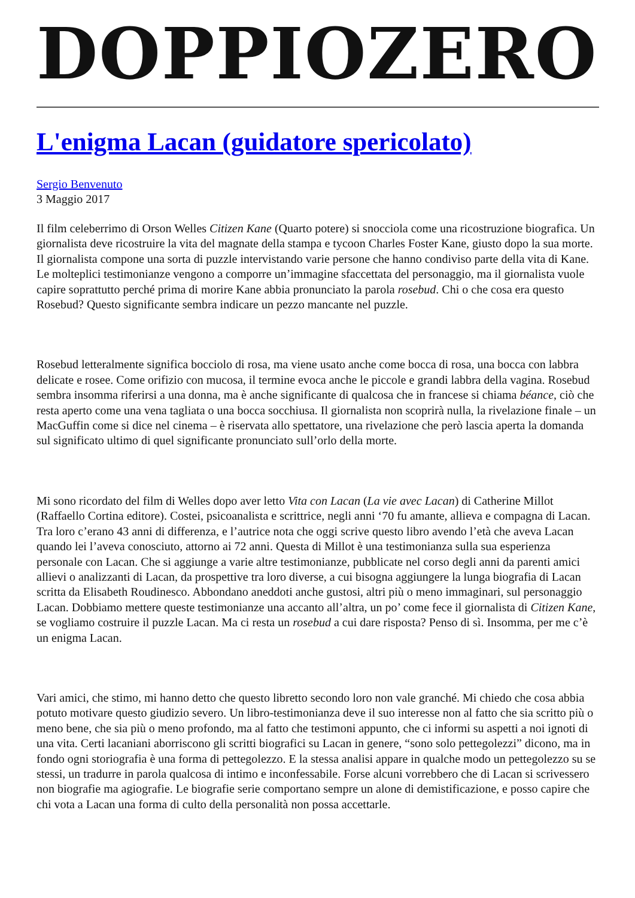DOPPIOZERO
L'enigma Lacan (guidatore spericolato)
Sergio Benvenuto
3 Maggio 2017
Il film celeberrimo di Orson Welles Citizen Kane (Quarto potere) si snocciola come una ricostruzione biografica. Un giornalista deve ricostruire la vita del magnate della stampa e tycoon Charles Foster Kane, giusto dopo la sua morte. Il giornalista compone una sorta di puzzle intervistando varie persone che hanno condiviso parte della vita di Kane. Le molteplici testimonianze vengono a comporre un’immagine sfaccettata del personaggio, ma il giornalista vuole capire soprattutto perché prima di morire Kane abbia pronunciato la parola rosebud. Chi o che cosa era questo Rosebud? Questo significante sembra indicare un pezzo mancante nel puzzle.
Rosebud letteralmente significa bocciolo di rosa, ma viene usato anche come bocca di rosa, una bocca con labbra delicate e rosee. Come orifizio con mucosa, il termine evoca anche le piccole e grandi labbra della vagina. Rosebud sembra insomma riferirsi a una donna, ma è anche significante di qualcosa che in francese si chiama béance, ciò che resta aperto come una vena tagliata o una bocca socchiusa. Il giornalista non scoprirà nulla, la rivelazione finale – un MacGuffin come si dice nel cinema – è riservata allo spettatore, una rivelazione che però lascia aperta la domanda sul significato ultimo di quel significante pronunciato sull’orlo della morte.
Mi sono ricordato del film di Welles dopo aver letto Vita con Lacan (La vie avec Lacan) di Catherine Millot (Raffaello Cortina editore). Costei, psicoanalista e scrittrice, negli anni ‘70 fu amante, allieva e compagna di Lacan. Tra loro c’erano 43 anni di differenza, e l’autrice nota che oggi scrive questo libro avendo l’età che aveva Lacan quando lei l’aveva conosciuto, attorno ai 72 anni. Questa di Millot è una testimonianza sulla sua esperienza personale con Lacan. Che si aggiunge a varie altre testimonianze, pubblicate nel corso degli anni da parenti amici allievi o analizzanti di Lacan, da prospettive tra loro diverse, a cui bisogna aggiungere la lunga biografia di Lacan scritta da Elisabeth Roudinesco. Abbondano aneddoti anche gustosi, altri più o meno immaginari, sul personaggio Lacan. Dobbiamo mettere queste testimonianze una accanto all’altra, un po’ come fece il giornalista di Citizen Kane, se vogliamo costruire il puzzle Lacan. Ma ci resta un rosebud a cui dare risposta? Penso di sì. Insomma, per me c’è un enigma Lacan.
Vari amici, che stimo, mi hanno detto che questo libretto secondo loro non vale granché. Mi chiedo che cosa abbia potuto motivare questo giudizio severo. Un libro-testimonianza deve il suo interesse non al fatto che sia scritto più o meno bene, che sia più o meno profondo, ma al fatto che testimoni appunto, che ci informi su aspetti a noi ignoti di una vita. Certi lacaniani aborriscono gli scritti biografici su Lacan in genere, “sono solo pettegolezzi” dicono, ma in fondo ogni storiografia è una forma di pettegolezzo. E la stessa analisi appare in qualche modo un pettegolezzo su se stessi, un tradurre in parola qualcosa di intimo e inconfessabile. Forse alcuni vorrebbero che di Lacan si scrivessero non biografie ma agiografie. Le biografie serie comportano sempre un alone di demistificazione, e posso capire che chi vota a Lacan una forma di culto della personalità non possa accettarle.